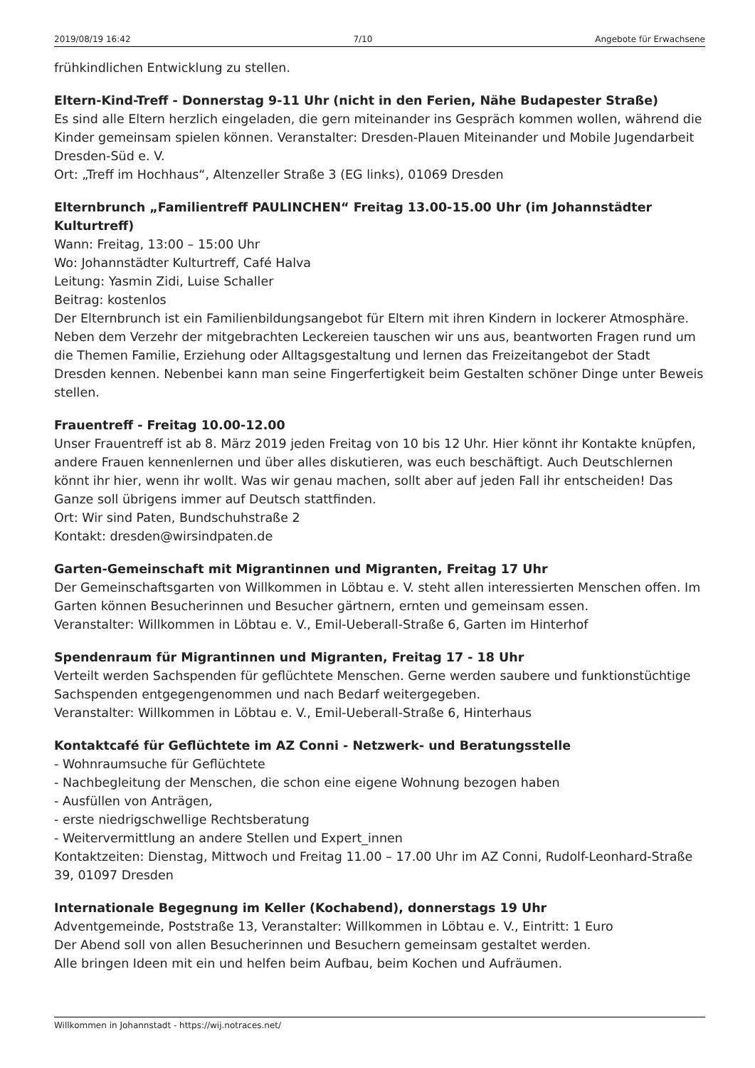2019/08/19 16:42 7/10 Angebote für Erwachsene
frühkindlichen Entwicklung zu stellen.
Eltern-Kind-Treff - Donnerstag 9-11 Uhr (nicht in den Ferien, Nähe Budapester Straße)
Es sind alle Eltern herzlich eingeladen, die gern miteinander ins Gespräch kommen wollen, während die Kinder gemeinsam spielen können. Veranstalter: Dresden-Plauen Miteinander und Mobile Jugendarbeit Dresden-Süd e. V.
Ort: „Treff im Hochhaus“, Altenzeller Straße 3 (EG links), 01069 Dresden
Elternbrunch „Familientreff PAULINCHEN“ Freitag 13.00-15.00 Uhr (im Johannstädter Kulturtreff)
Wann: Freitag, 13:00 – 15:00 Uhr
Wo: Johannstädter Kulturtreff, Café Halva
Leitung: Yasmin Zidi, Luise Schaller
Beitrag: kostenlos
Der Elternbrunch ist ein Familienbildungsangebot für Eltern mit ihren Kindern in lockerer Atmosphäre. Neben dem Verzehr der mitgebrachten Leckereien tauschen wir uns aus, beantworten Fragen rund um die Themen Familie, Erziehung oder Alltagsgestaltung und lernen das Freizeitangebot der Stadt Dresden kennen. Nebenbei kann man seine Fingerfertigkeit beim Gestalten schöner Dinge unter Beweis stellen.
Frauentreff - Freitag 10.00-12.00
Unser Frauentreff ist ab 8. März 2019 jeden Freitag von 10 bis 12 Uhr. Hier könnt ihr Kontakte knüpfen, andere Frauen kennenlernen und über alles diskutieren, was euch beschäftigt. Auch Deutschlernen könnt ihr hier, wenn ihr wollt. Was wir genau machen, sollt aber auf jeden Fall ihr entscheiden! Das Ganze soll übrigens immer auf Deutsch stattfinden.
Ort: Wir sind Paten, Bundschuhstraße 2
Kontakt: dresden@wirsindpaten.de
Garten-Gemeinschaft mit Migrantinnen und Migranten, Freitag 17 Uhr
Der Gemeinschaftsgarten von Willkommen in Löbtau e. V. steht allen interessierten Menschen offen. Im Garten können Besucherinnen und Besucher gärtnern, ernten und gemeinsam essen.
Veranstalter: Willkommen in Löbtau e. V., Emil-Ueberall-Straße 6, Garten im Hinterhof
Spendenraum für Migrantinnen und Migranten, Freitag 17 - 18 Uhr
Verteilt werden Sachspenden für geflüchtete Menschen. Gerne werden saubere und funktionstüchtige Sachspenden entgegengenommen und nach Bedarf weitergegeben.
Veranstalter: Willkommen in Löbtau e. V., Emil-Ueberall-Straße 6, Hinterhaus
Kontaktcafé für Geflüchtete im AZ Conni - Netzwerk- und Beratungsstelle
- Wohnraumsuche für Geflüchtete
- Nachbegleitung der Menschen, die schon eine eigene Wohnung bezogen haben
- Ausfüllen von Anträgen,
- erste niedrigschwellige Rechtsberatung
- Weitervermittlung an andere Stellen und Expert_innen
Kontaktzeiten: Dienstag, Mittwoch und Freitag 11.00 – 17.00 Uhr im AZ Conni, Rudolf-Leonhard-Straße 39, 01097 Dresden
Internationale Begegnung im Keller (Kochabend), donnerstags 19 Uhr
Adventgemeinde, Poststraße 13, Veranstalter: Willkommen in Löbtau e. V., Eintritt: 1 Euro
Der Abend soll von allen Besucherinnen und Besuchern gemeinsam gestaltet werden.
Alle bringen Ideen mit ein und helfen beim Aufbau, beim Kochen und Aufräumen.
Willkommen in Johannstadt - https://wij.notraces.net/